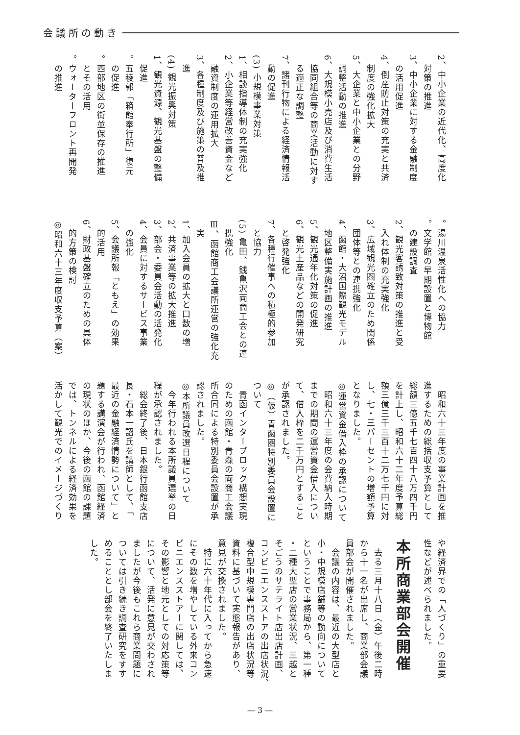会議所の動き
2、中小企業の近代化、高度化
　対策の推進
3、中小企業に対する金融制度
　の活用促進
4、倒産防止対策の充実と共済
　制度の強化拡大
5、大企業と中小企業との分野
　調整活動の推進
6、大規模小売店及び消費生活
　協同組合等の商業活動に対す
　る適正な調整
7、諸刊行物による経済情報活
　動の促進
(3) 小規模事業対策
1、相談指導体制の充実強化
2、小企業等経営改善資金など
　融資制度の運用拡大
3、各種制度及び施策の普及推
　進
(4) 観光振興対策
1、観光資源、観光基盤の整備
　促進
。五稜郭「箱館奉行所」復元
　の促進
。西部地区の街並保存の推進
　とその活用
。ウォーターフロント再開発
　の推進
。湯川温泉活性化への協力
。文学館の早期設置と博物館
　の建設調査
2、観光客誘致対策の推進と受
　入れ体制の充実強化
3、広域観光圏確立のため関係
　団体等との連携強化
4、函館・大沼国際観光モデル
　地区整備実施計画の推進
5、観光通年化対策の促進
6、観光土産品などの開発研究
　と啓発強化
7、各種行催事への積極的参加
　と協力
(5) 亀田、銭亀沢両商工会との連
　携強化
Ⅲ、函館商工会議所運営の強化充
　実
1、加入会員の拡大と口数の増
2、共済事業等の拡大推進
3、部会・委員会活動の活発化
4、会員に対するサービス事業
　の強化
5、会議所報「ともえ」の効果
　的活用
6、財政基盤確立のための具体
　的方策の検討
◎昭和六十三年度収支予算（案）
　昭和六十三年度の事業計画を推
進するための総括収支予算として
総額三億五千七百四十八万四千円
を計上し、昭和六十二年度予算総
額三億三千三百十二万七千円に対
し、七・三パーセントの増額予算
となりました。
◎運営資金借入枠の承認について
　昭和六十三年度の会費納入時期
までの期間の運営資金借入につい
て、借入枠を二千万円とすること
が承認されました。
◎（仮）青函圏特別委員会設置に
ついて
　青函インターブロック構想実現
のための函館・青森の両商工会議
所合同による特別委員会設置が承
認されました。
◎本所議員改選日程について
　今年行われる本所議員選挙の日
程が承認されました。
　総会終了後、日本銀行函館支店
長・石本一詔氏を講師として、「
最近の金融経済情勢について」と
題する講演会が行われ、函館経済
の現状のほか、今後の函館の課題
では、トンネルによる経済効果を
活かして観光でのイメージづくり
や経済界での「人づくり」の重要
性などが述べられました。
本所商業部会開催
　去る三月十八日（金）午後二時
から十一名が出席し、商業部会議
員部会が開催されました。
　会議の内容は、最近の大型店と
小・中規模店舗等の動向について
ということで事務局から、第一種
・二種大型店の営業状況、三越と
そごうのサテライト店出店計画、
コンビニエンスストアの出店状況、
複合型中規模専門店の出店状況等
資料に基づいて実態報告があり、
意見が交換されました。
　特に六十年代に入ってから急速
にその数を増やしている外来コン
ビニエンスストアーに関しては、
その影響と地元としての対応策等
について、活発に意見が交わされ
ましたが今後もこれら商業問題に
ついては引き続き調査研究をすす
めることとし部会を終了いたしま
した。
— 3 —